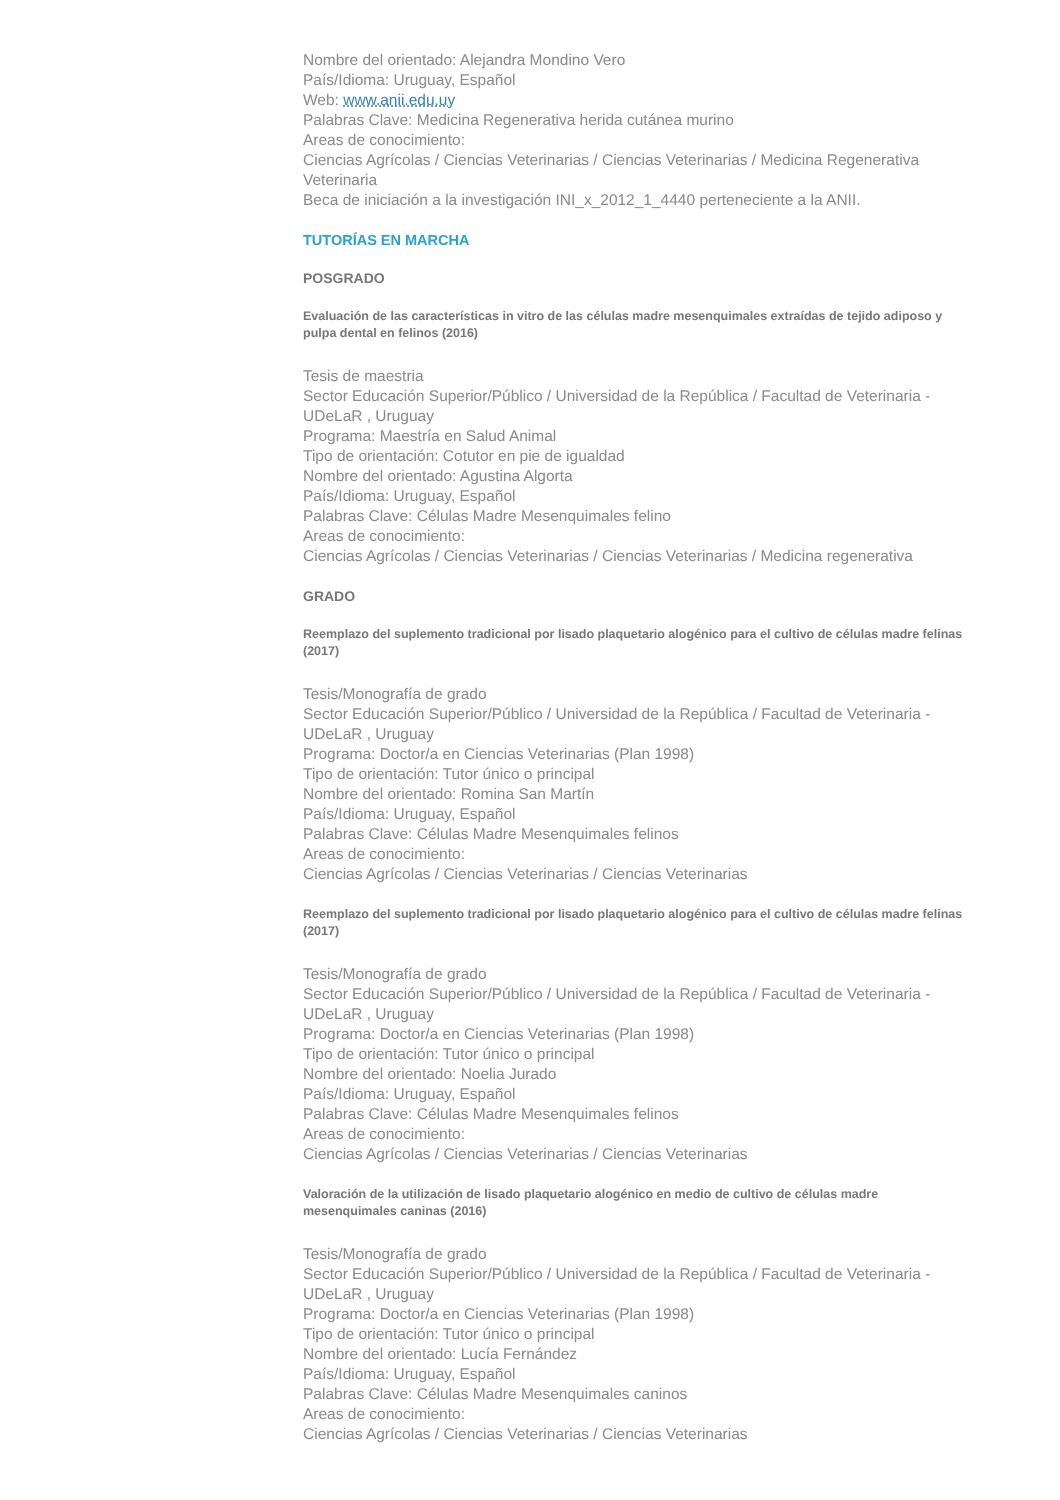Nombre del orientado: Alejandra Mondino Vero
País/Idioma: Uruguay, Español
Web: www.anii.edu.uy
Palabras Clave: Medicina Regenerativa herida cutánea murino
Areas de conocimiento:
Ciencias Agrícolas / Ciencias Veterinarias / Ciencias Veterinarias / Medicina Regenerativa Veterinaria
Beca de iniciación a la investigación INI_x_2012_1_4440 perteneciente a la ANII.
TUTORÍAS EN MARCHA
POSGRADO
Evaluación de las características in vitro de las células madre mesenquimales extraídas de tejido adiposo y pulpa dental en felinos (2016)
Tesis de maestria
Sector Educación Superior/Público / Universidad de la República / Facultad de Veterinaria - UDeLaR , Uruguay
Programa: Maestría en Salud Animal
Tipo de orientación: Cotutor en pie de igualdad
Nombre del orientado: Agustina Algorta
País/Idioma: Uruguay, Español
Palabras Clave: Células Madre Mesenquimales felino
Areas de conocimiento:
Ciencias Agrícolas / Ciencias Veterinarias / Ciencias Veterinarias / Medicina regenerativa
GRADO
Reemplazo del suplemento tradicional por lisado plaquetario alogénico para el cultivo de células madre felinas (2017)
Tesis/Monografía de grado
Sector Educación Superior/Público / Universidad de la República / Facultad de Veterinaria - UDeLaR , Uruguay
Programa: Doctor/a en Ciencias Veterinarias (Plan 1998)
Tipo de orientación: Tutor único o principal
Nombre del orientado: Romina San Martín
País/Idioma: Uruguay, Español
Palabras Clave: Células Madre Mesenquimales felinos
Areas de conocimiento:
Ciencias Agrícolas / Ciencias Veterinarias / Ciencias Veterinarias
Reemplazo del suplemento tradicional por lisado plaquetario alogénico para el cultivo de células madre felinas (2017)
Tesis/Monografía de grado
Sector Educación Superior/Público / Universidad de la República / Facultad de Veterinaria - UDeLaR , Uruguay
Programa: Doctor/a en Ciencias Veterinarias (Plan 1998)
Tipo de orientación: Tutor único o principal
Nombre del orientado: Noelia Jurado
País/Idioma: Uruguay, Español
Palabras Clave: Células Madre Mesenquimales felinos
Areas de conocimiento:
Ciencias Agrícolas / Ciencias Veterinarias / Ciencias Veterinarias
Valoración de la utilización de lisado plaquetario alogénico en medio de cultivo de células madre mesenquimales caninas (2016)
Tesis/Monografía de grado
Sector Educación Superior/Público / Universidad de la República / Facultad de Veterinaria - UDeLaR , Uruguay
Programa: Doctor/a en Ciencias Veterinarias (Plan 1998)
Tipo de orientación: Tutor único o principal
Nombre del orientado: Lucía Fernández
País/Idioma: Uruguay, Español
Palabras Clave: Células Madre Mesenquimales caninos
Areas de conocimiento:
Ciencias Agrícolas / Ciencias Veterinarias / Ciencias Veterinarias